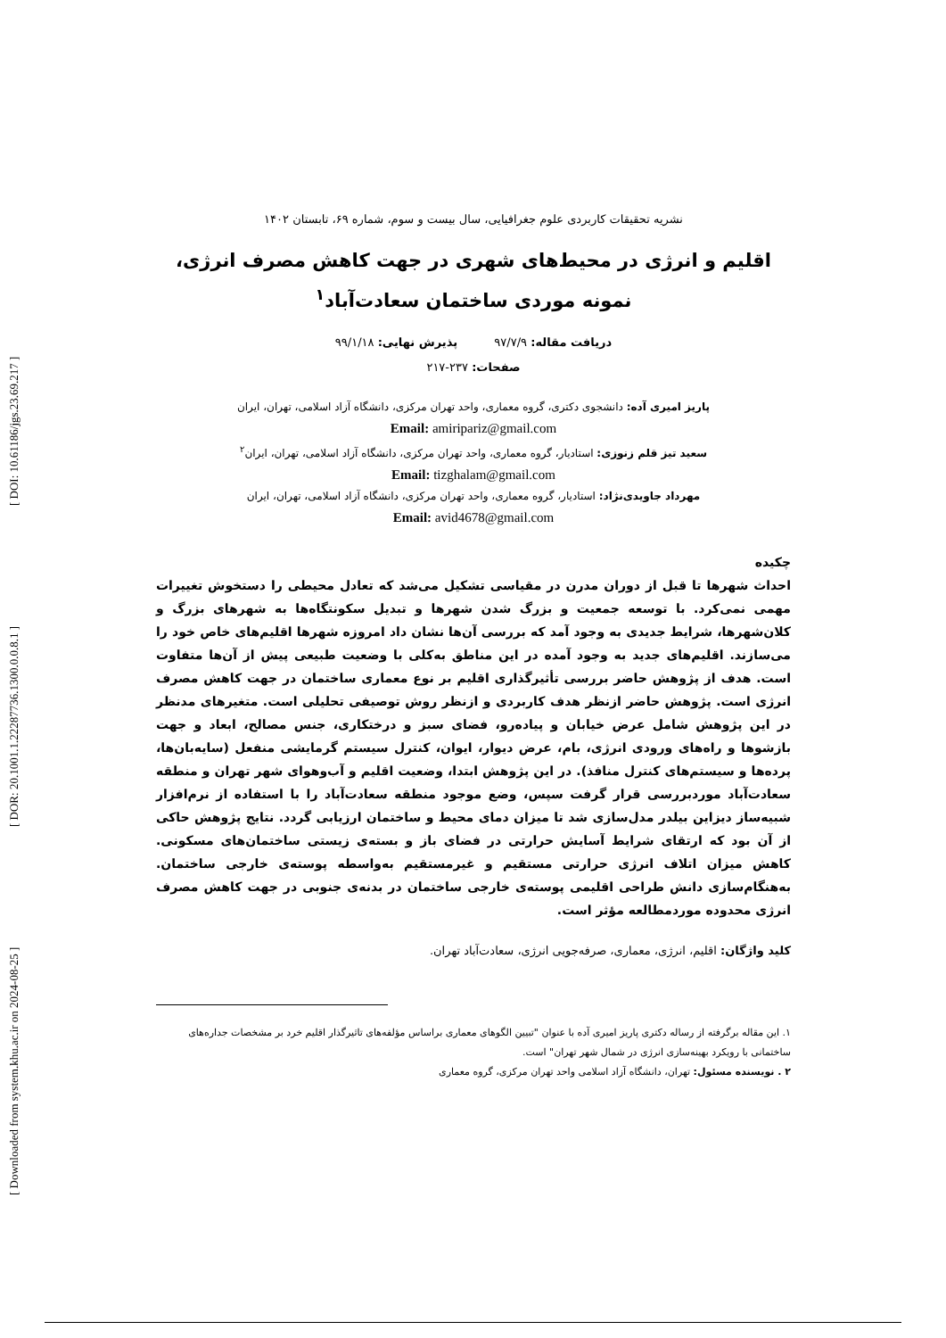[ Downloaded from system.khu.ac.ir on 2024-08-25 ] [ DOR: 20.1001.1.22287736.1300.0.0.8.1 ] [ DOI: 10.61186/jgs.23.69.217 ]
نشریه تحقیقات کاربردی علوم جغرافیایی، سال بیست و سوم، شماره ۶۹، تابستان ۱۴۰۲
اقلیم و انرژی در محیط‌های شهری در جهت کاهش مصرف انرژی، نمونه موردی ساختمان سعادت‌آباد<sup>۱</sup>
دریافت مقاله: ۹۷/۷/۹ پذیرش نهایی: ۹۹/۱/۱۸
صفحات: ۲۳۷-۲۱۷
پاریز امیری آده: دانشجوی دکتری، گروه معماری، واحد تهران مرکزی، دانشگاه آزاد اسلامی، تهران، ایران
Email: amiripariz@gmail.com
سعید تیز قلم زنوزی: استادیار، گروه معماری، واحد تهران مرکزی، دانشگاه آزاد اسلامی، تهران، ایران<sup>۲</sup>
Email: tizghalam@gmail.com
مهرداد جاویدی‌نژاد: استادیار، گروه معماری، واحد تهران مرکزی، دانشگاه آزاد اسلامی، تهران، ایران
Email: avid4678@gmail.com
چکیده
احداث شهرها تا قبل از دوران مدرن در مقیاسی تشکیل می‌شد که تعادل محیطی را دستخوش تغییرات مهمی نمی‌کرد. با توسعه جمعیت و بزرگ شدن شهرها و تبدیل سکونتگاه‌ها به شهرهای بزرگ و کلان‌شهرها، شرایط جدیدی به وجود آمد که بررسی آن‌ها نشان داد امروزه شهرها اقلیم‌های خاص خود را می‌سازند. اقلیم‌های جدید به وجود آمده در این مناطق به‌کلی با وضعیت طبیعی پیش از آن‌ها متفاوت است. هدف از پژوهش حاضر بررسی تأثیرگذاری اقلیم بر نوع معماری ساختمان در جهت کاهش مصرف انرژی است. پژوهش حاضر ازنظر هدف کاربردی و ازنظر روش توصیفی تحلیلی است. متغیرهای مدنظر در این پژوهش شامل عرض خیابان و پیاده‌رو، فضای سبز و درختکاری، جنس مصالح، ابعاد و جهت بازشوها و راه‌های ورودی انرژی، بام، عرض دیوار، ایوان، کنترل سیستم گرمایشی منفعل (سایه‌بان‌ها، پرده‌ها و سیستم‌های کنترل منافذ). در این پژوهش ابتدا، وضعیت اقلیم و آب‌وهوای شهر تهران و منطقه سعادت‌آباد موردبررسی قرار گرفت سپس، وضع موجود منطقه سعادت‌آباد را با استفاده از نرم‌افزار شبیه‌ساز دیزاین بیلدر مدل‌سازی شد تا میزان دمای محیط و ساختمان ارزیابی گردد. نتایج پژوهش حاکی از آن بود که ارتقای شرایط آسایش حرارتی در فضای باز و بسته‌ی زیستی ساختمان‌های مسکونی. کاهش میزان اتلاف انرژی حرارتی مستقیم و غیرمستقیم به‌واسطه پوسته‌ی خارجی ساختمان. به‌هنگام‌سازی دانش طراحی اقلیمی پوسته‌ی خارجی ساختمان در بدنه‌ی جنوبی در جهت کاهش مصرف انرژی محدوده موردمطالعه مؤثر است.
کلید واژگان: اقلیم، انرژی، معماری، صرفه‌جویی انرژی، سعادت‌آباد تهران.
۱. این مقاله برگرفته از رساله دکتری پاریز امیری آده با عنوان "تبیین الگوهای معماری براساس مؤلفه‌های تاثیرگذار اقلیم خرد بر مشخصات جداره‌های ساختمانی با رویکرد بهینه‌سازی انرژی در شمال شهر تهران" است.
۲ . نویسنده مسئول: تهران، دانشگاه آزاد اسلامی واحد تهران مرکزی، گروه معماری